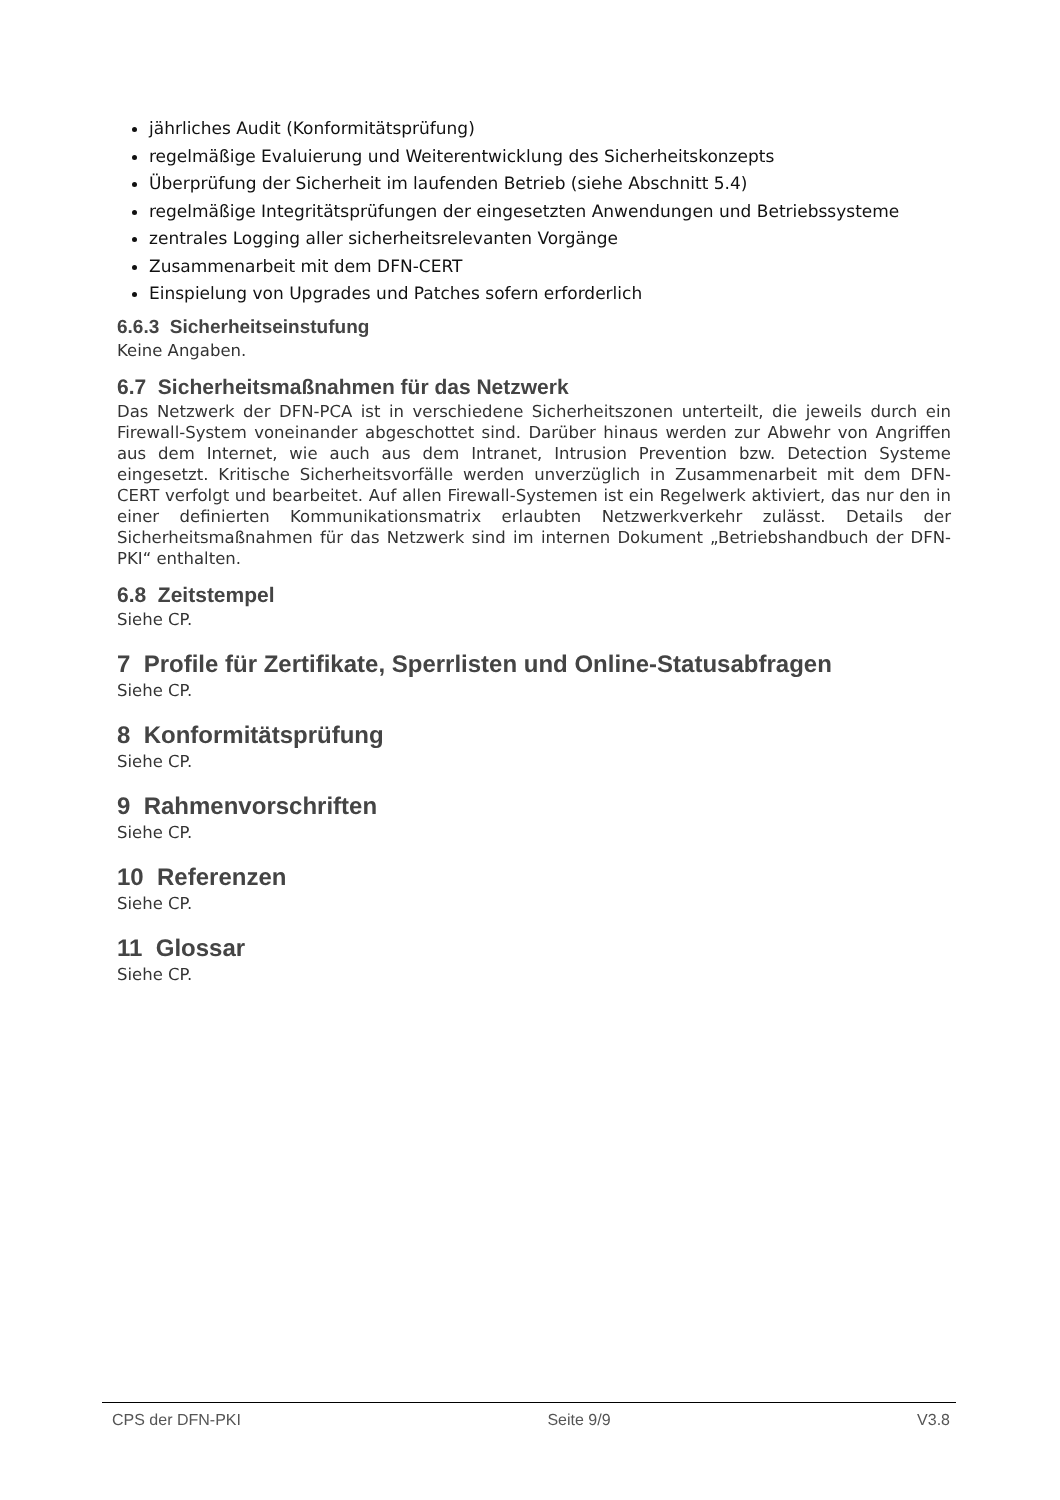jährliches Audit (Konformitätsprüfung)
regelmäßige Evaluierung und Weiterentwicklung des Sicherheitskonzepts
Überprüfung der Sicherheit im laufenden Betrieb (siehe Abschnitt 5.4)
regelmäßige Integritätsprüfungen der eingesetzten Anwendungen und Betriebssysteme
zentrales Logging aller sicherheitsrelevanten Vorgänge
Zusammenarbeit mit dem DFN-CERT
Einspielung von Upgrades und Patches sofern erforderlich
6.6.3 Sicherheitseinstufung
Keine Angaben.
6.7 Sicherheitsmaßnahmen für das Netzwerk
Das Netzwerk der DFN-PCA ist in verschiedene Sicherheitszonen unterteilt, die jeweils durch ein Firewall-System voneinander abgeschottet sind. Darüber hinaus werden zur Abwehr von Angriffen aus dem Internet, wie auch aus dem Intranet, Intrusion Prevention bzw. Detection Systeme eingesetzt. Kritische Sicherheitsvorfälle werden unverzüglich in Zusammenarbeit mit dem DFN-CERT verfolgt und bearbeitet. Auf allen Firewall-Systemen ist ein Regelwerk aktiviert, das nur den in einer definierten Kommunikationsmatrix erlaubten Netzwerkverkehr zulässt. Details der Sicherheitsmaßnahmen für das Netzwerk sind im internen Dokument „Betriebshandbuch der DFN-PKI“ enthalten.
6.8 Zeitstempel
Siehe CP.
7 Profile für Zertifikate, Sperrlisten und Online-Statusabfragen
Siehe CP.
8 Konformitätsprüfung
Siehe CP.
9 Rahmenvorschriften
Siehe CP.
10 Referenzen
Siehe CP.
11 Glossar
Siehe CP.
CPS der DFN-PKI Seite 9/9 V3.8